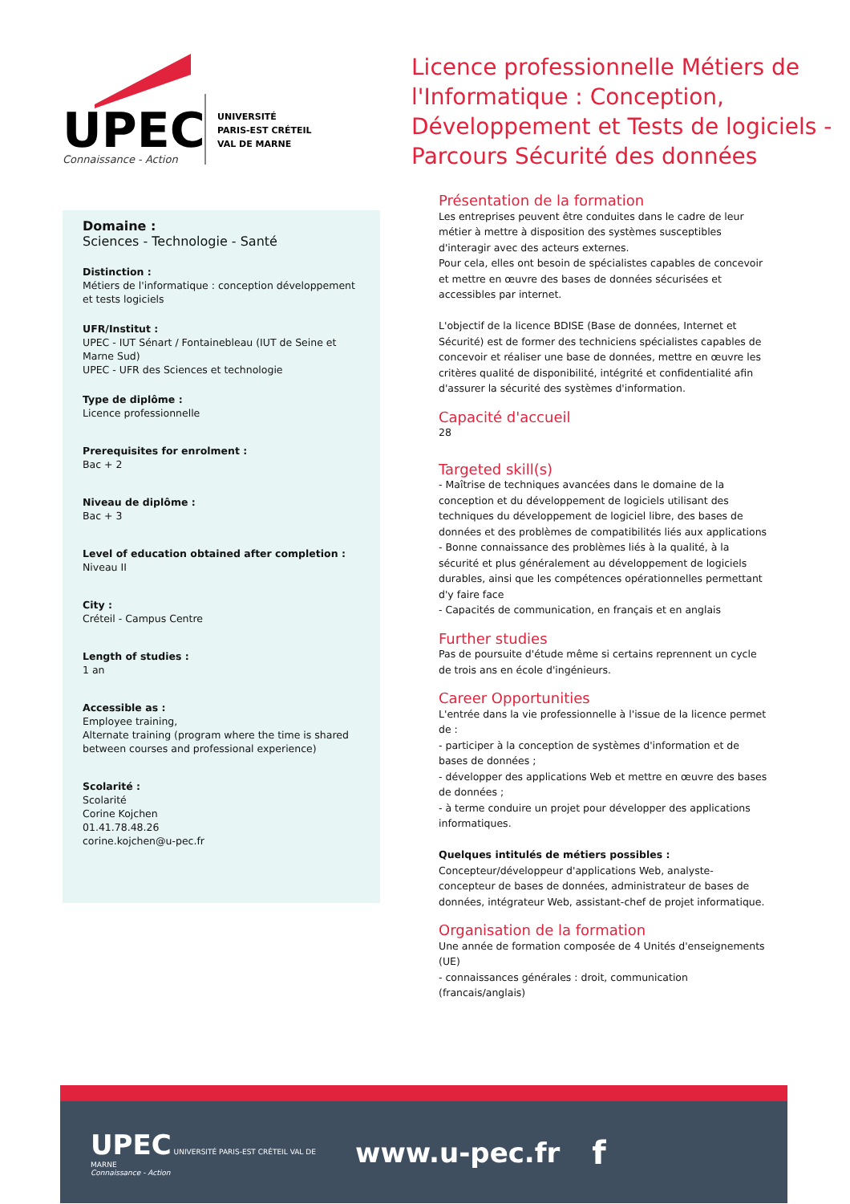UPEC
Connaissance - Action
UNIVERSITÉ
PARIS-EST CRÉTEIL
VAL DE MARNE
Licence professionnelle Métiers de l'Informatique : Conception, Développement et Tests de logiciels - Parcours Sécurité des données
Domaine :
Sciences - Technologie - Santé
Distinction :
Métiers de l'informatique : conception développement et tests logiciels
UFR/Institut :
UPEC - IUT Sénart / Fontainebleau (IUT de Seine et Marne Sud)
UPEC - UFR des Sciences et technologie
Type de diplôme :
Licence professionnelle
Prerequisites for enrolment :
Bac + 2
Niveau de diplôme :
Bac + 3
Level of education obtained after completion :
Niveau II
City :
Créteil - Campus Centre
Length of studies :
1 an
Accessible as :
Employee training,
Alternate training (program where the time is shared between courses and professional experience)
Scolarité :
Scolarité
Corine Kojchen
01.41.78.48.26
corine.kojchen@u-pec.fr
Présentation de la formation
Les entreprises peuvent être conduites dans le cadre de leur métier à mettre à disposition des systèmes susceptibles d'interagir avec des acteurs externes.
Pour cela, elles ont besoin de spécialistes capables de concevoir et mettre en œuvre des bases de données sécurisées et accessibles par internet.
L'objectif de la licence BDISE (Base de données, Internet et Sécurité) est de former des techniciens spécialistes capables de concevoir et réaliser une base de données, mettre en œuvre les critères qualité de disponibilité, intégrité et confidentialité afin d'assurer la sécurité des systèmes d'information.
Capacité d'accueil
28
Targeted skill(s)
- Maîtrise de techniques avancées dans le domaine de la conception et du développement de logiciels utilisant des techniques du développement de logiciel libre, des bases de données et des problèmes de compatibilités liés aux applications
- Bonne connaissance des problèmes liés à la qualité, à la sécurité et plus généralement au développement de logiciels durables, ainsi que les compétences opérationnelles permettant d'y faire face
- Capacités de communication, en français et en anglais
Further studies
Pas de poursuite d'étude même si certains reprennent un cycle de trois ans en école d'ingénieurs.
Career Opportunities
L'entrée dans la vie professionnelle à l'issue de la licence permet de :
- participer à la conception de systèmes d'information et de bases de données ;
- développer des applications Web et mettre en œuvre des bases de données ;
- à terme conduire un projet pour développer des applications informatiques.
Quelques intitulés de métiers possibles :
Concepteur/développeur d'applications Web, analyste-concepteur de bases de données, administrateur de bases de données, intégrateur Web, assistant-chef de projet informatique.
Organisation de la formation
Une année de formation composée de 4 Unités d'enseignements (UE)
- connaissances générales : droit, communication (francais/anglais)
UPEC UNIVERSITÉ PARIS-EST CRÉTEIL VAL DE MARNE
Connaissance - Action
www.u-pec.fr
f